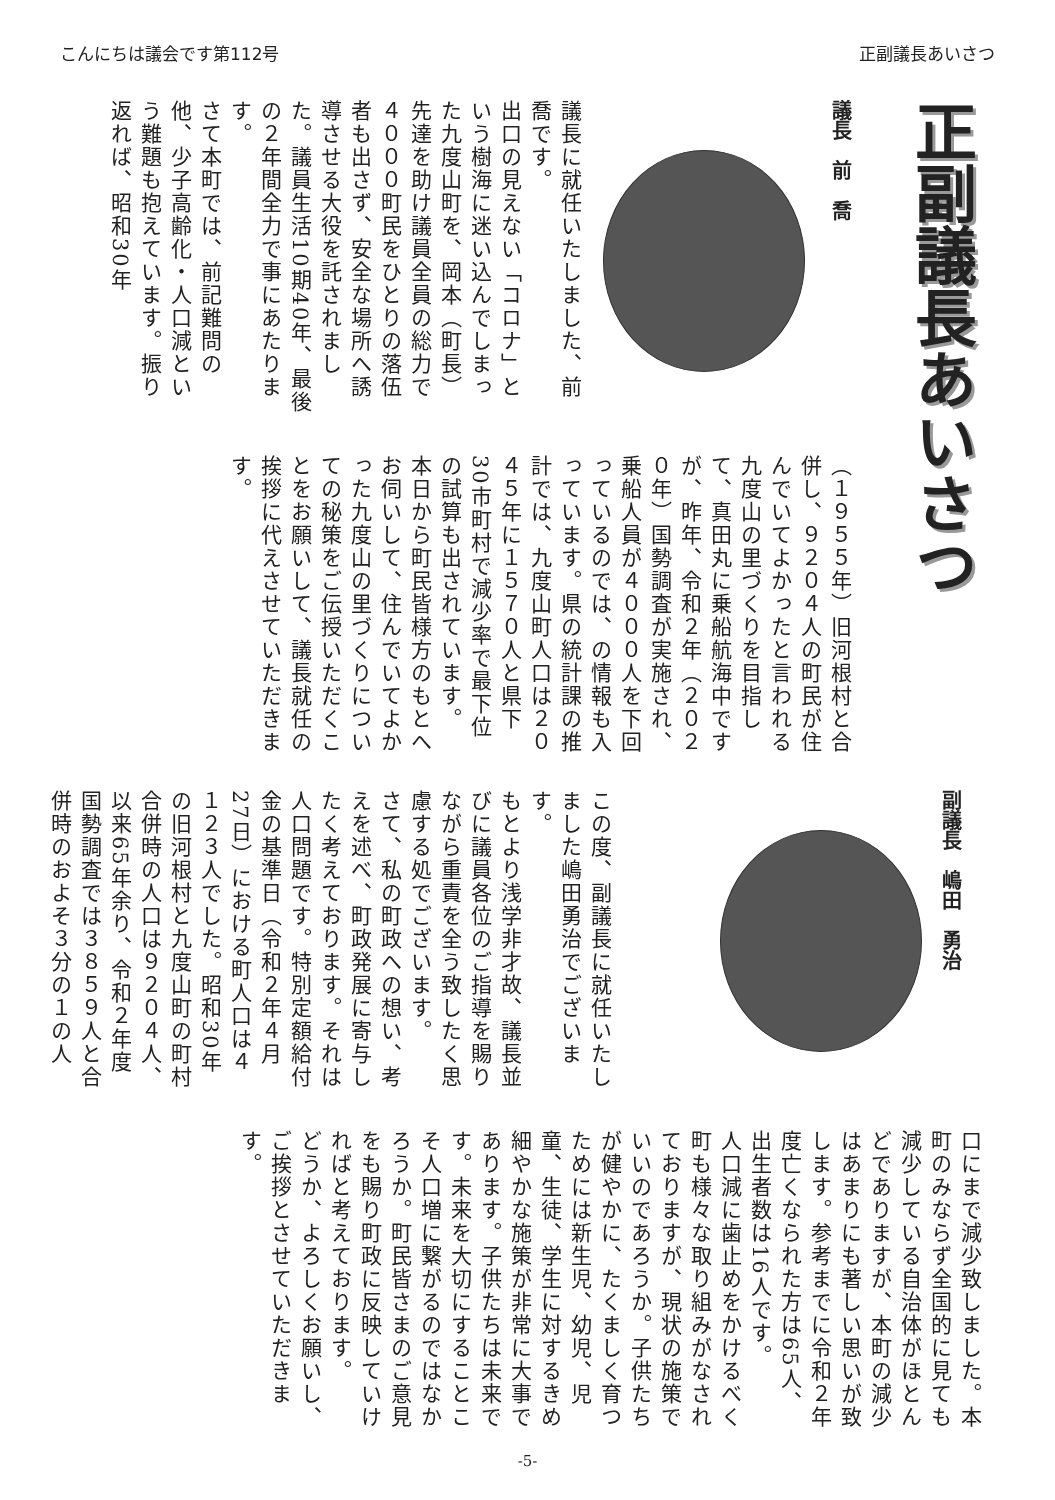こんにちは議会です第112号 正副議長あいさつ
正副議長あいさつ
議長　前　喬
議長に就任いたしました、前喬です。
出口の見えない「コロナ」という樹海に迷い込んでしまった九度山町を、岡本（町長）先達を助け議員全員の総力で４０００町民をひとりの落伍者も出さず、安全な場所へ誘導させる大役を託されました。議員生活10期40年、最後の２年間全力で事にあたります。
さて本町では、前記難問の他、少子高齢化・人口減という難題も抱えています。振り返れば、昭和30年
（１９５５年）旧河根村と合併し、９２０４人の町民が住んでいてよかったと言われる九度山の里づくりを目指して、真田丸に乗船航海中ですが、昨年、令和２年（２０２０年）国勢調査が実施され、乗船人員が４０００人を下回っているのでは、の情報も入っています。県の統計課の推計では、九度山町人口は２０４５年に１５７０人と県下30市町村で減少率で最下位の試算も出されています。
本日から町民皆様方のもとへお伺いして、住んでいてよかった九度山の里づくりについての秘策をご伝授いただくことをお願いして、議長就任の挨拶に代えさせていただきます。
副議長　嶋田　勇治
この度、副議長に就任いたしました嶋田勇治でございます。
もとより浅学非才故、議長並びに議員各位のご指導を賜りながら重責を全う致したく思慮する処でございます。
さて、私の町政への想い、考えを述べ、町政発展に寄与したく考えております。それは人口問題です。特別定額給付金の基準日（令和２年４月27日）における町人口は４１２３人でした。昭和30年の旧河根村と九度山町の町村合併時の人口は９２０４人、以来65年余り、令和２年度国勢調査では３８５９人と合併時のおよそ３分の１の人
口にまで減少致しました。本町のみならず全国的に見ても減少している自治体がほとんどでありますが、本町の減少はあまりにも著しい思いが致します。参考までに令和２年度亡くなられた方は65人、出生者数は16人です。
人口減に歯止めをかけるべく町も様々な取り組みがなされておりますが、現状の施策でいいのであろうか。子供たちが健やかに、たくましく育つためには新生児、幼児、児童、生徒、学生に対するきめ細やかな施策が非常に大事であります。子供たちは未来です。未来を大切にすることこそ人口増に繋がるのではなかろうか。町民皆さまのご意見をも賜り町政に反映していければと考えております。
どうか、よろしくお願いし、ご挨拶とさせていただきます。
-5-